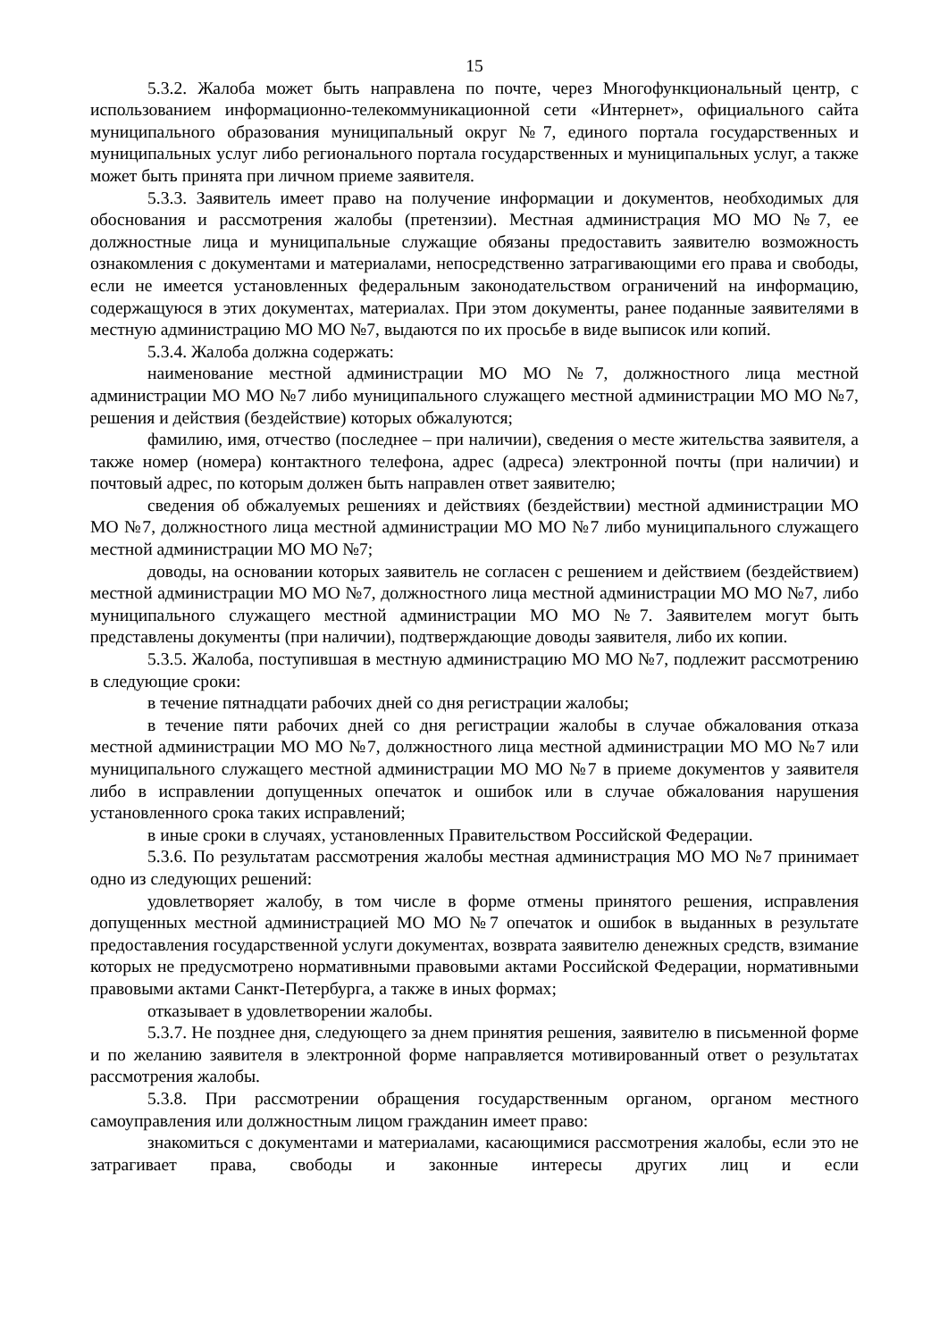15
5.3.2. Жалоба может быть направлена по почте, через Многофункциональный центр, с использованием информационно-телекоммуникационной сети «Интернет», официального сайта муниципального образования муниципальный округ №7, единого портала государственных и муниципальных услуг либо регионального портала государственных и муниципальных услуг, а также может быть принята при личном приеме заявителя.
5.3.3. Заявитель имеет право на получение информации и документов, необходимых для обоснования и рассмотрения жалобы (претензии). Местная администрация МО МО №7, ее должностные лица и муниципальные служащие обязаны предоставить заявителю возможность ознакомления с документами и материалами, непосредственно затрагивающими его права и свободы, если не имеется установленных федеральным законодательством ограничений на информацию, содержащуюся в этих документах, материалах. При этом документы, ранее поданные заявителями в местную администрацию МО МО №7, выдаются по их просьбе в виде выписок или копий.
5.3.4. Жалоба должна содержать:
наименование местной администрации МО МО №7, должностного лица местной администрации МО МО №7 либо муниципального служащего местной администрации МО МО №7, решения и действия (бездействие) которых обжалуются;
фамилию, имя, отчество (последнее – при наличии), сведения о месте жительства заявителя, а также номер (номера) контактного телефона, адрес (адреса) электронной почты (при наличии) и почтовый адрес, по которым должен быть направлен ответ заявителю;
сведения об обжалуемых решениях и действиях (бездействии) местной администрации МО МО №7, должностного лица местной администрации МО МО №7 либо муниципального служащего местной администрации МО МО №7;
доводы, на основании которых заявитель не согласен с решением и действием (бездействием) местной администрации МО МО №7, должностного лица местной администрации МО МО №7, либо муниципального служащего местной администрации МО МО №7. Заявителем могут быть представлены документы (при наличии), подтверждающие доводы заявителя, либо их копии.
5.3.5. Жалоба, поступившая в местную администрацию МО МО №7, подлежит рассмотрению в следующие сроки:
в течение пятнадцати рабочих дней со дня регистрации жалобы;
в течение пяти рабочих дней со дня регистрации жалобы в случае обжалования отказа местной администрации МО МО №7, должностного лица местной администрации МО МО №7 или муниципального служащего местной администрации МО МО №7 в приеме документов у заявителя либо в исправлении допущенных опечаток и ошибок или в случае обжалования нарушения установленного срока таких исправлений;
в иные сроки в случаях, установленных Правительством Российской Федерации.
5.3.6. По результатам рассмотрения жалобы местная администрация МО МО №7 принимает одно из следующих решений:
удовлетворяет жалобу, в том числе в форме отмены принятого решения, исправления допущенных местной администрацией МО МО №7 опечаток и ошибок в выданных в результате предоставления государственной услуги документах, возврата заявителю денежных средств, взимание которых не предусмотрено нормативными правовыми актами Российской Федерации, нормативными правовыми актами Санкт-Петербурга, а также в иных формах;
отказывает в удовлетворении жалобы.
5.3.7. Не позднее дня, следующего за днем принятия решения, заявителю в письменной форме и по желанию заявителя в электронной форме направляется мотивированный ответ о результатах рассмотрения жалобы.
5.3.8. При рассмотрении обращения государственным органом, органом местного самоуправления или должностным лицом гражданин имеет право:
знакомиться с документами и материалами, касающимися рассмотрения жалобы, если это не затрагивает права, свободы и законные интересы других лиц и если